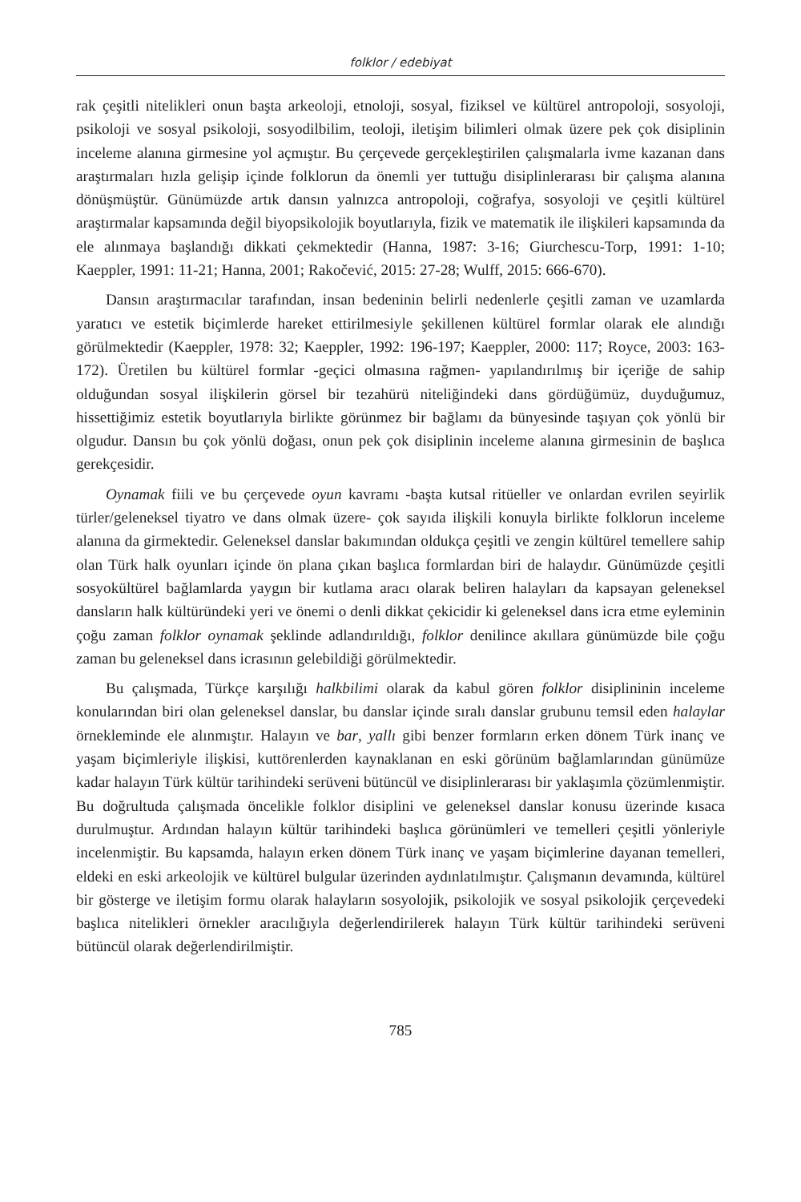folklor / edebiyat
rak çeşitli nitelikleri onun başta arkeoloji, etnoloji, sosyal, fiziksel ve kültürel antropoloji, sosyoloji, psikoloji ve sosyal psikoloji, sosyodilbilim, teoloji, iletişim bilimleri olmak üzere pek çok disiplinin inceleme alanına girmesine yol açmıştır. Bu çerçevede gerçekleştirilen çalışmalarla ivme kazanan dans araştırmaları hızla gelişip içinde folklorun da önemli yer tuttuğu disiplinlerarası bir çalışma alanına dönüşmüştür. Günümüzde artık dansın yalnızca antropoloji, coğrafya, sosyoloji ve çeşitli kültürel araştırmalar kapsamında değil biyopsikolojik boyutlarıyla, fizik ve matematik ile ilişkileri kapsamında da ele alınmaya başlandığı dikkati çekmektedir (Hanna, 1987: 3-16; Giurchescu-Torp, 1991: 1-10; Kaeppler, 1991: 11-21; Hanna, 2001; Rakočević, 2015: 27-28; Wulff, 2015: 666-670).
Dansın araştırmacılar tarafından, insan bedeninin belirli nedenlerle çeşitli zaman ve uzamlarda yaratıcı ve estetik biçimlerde hareket ettirilmesiyle şekillenen kültürel formlar olarak ele alındığı görülmektedir (Kaeppler, 1978: 32; Kaeppler, 1992: 196-197; Kaeppler, 2000: 117; Royce, 2003: 163-172). Üretilen bu kültürel formlar -geçici olmasına rağmen- yapılandırılmış bir içeriğe de sahip olduğundan sosyal ilişkilerin görsel bir tezahürü niteliğindeki dans gördüğümüz, duyduğumuz, hissettiğimiz estetik boyutlarıyla birlikte görünmez bir bağlamı da bünyesinde taşıyan çok yönlü bir olgudur. Dansın bu çok yönlü doğası, onun pek çok disiplinin inceleme alanına girmesinin de başlıca gerekçesidir.
Oynamak fiili ve bu çerçevede oyun kavramı -başta kutsal ritüeller ve onlardan evrilen seyirlik türler/geleneksel tiyatro ve dans olmak üzere- çok sayıda ilişkili konuyla birlikte folklorun inceleme alanına da girmektedir. Geleneksel danslar bakımından oldukça çeşitli ve zengin kültürel temellere sahip olan Türk halk oyunları içinde ön plana çıkan başlıca formlardan biri de halaydır. Günümüzde çeşitli sosyokültürel bağlamlarda yaygın bir kutlama aracı olarak beliren halayları da kapsayan geleneksel dansların halk kültüründeki yeri ve önemi o denli dikkat çekicidir ki geleneksel dans icra etme eyleminin çoğu zaman folklor oynamak şeklinde adlandırıldığı, folklor denilince akıllara günümüzde bile çoğu zaman bu geleneksel dans icrasının gelebildiği görülmektedir.
Bu çalışmada, Türkçe karşılığı halkbilimi olarak da kabul gören folklor disiplininin inceleme konularından biri olan geleneksel danslar, bu danslar içinde sıralı danslar grubunu temsil eden halaylar örnekleminde ele alınmıştır. Halayın ve bar, yallı gibi benzer formların erken dönem Türk inanç ve yaşam biçimleriyle ilişkisi, kuttörenlerden kaynaklanan en eski görünüm bağlamlarından günümüze kadar halayın Türk kültür tarihindeki serüveni bütüncül ve disiplinlerarası bir yaklaşımla çözümlenmiştir. Bu doğrultuda çalışmada öncelikle folklor disiplini ve geleneksel danslar konusu üzerinde kısaca durulmuştur. Ardından halayın kültür tarihindeki başlıca görünümleri ve temelleri çeşitli yönleriyle incelenmiştir. Bu kapsamda, halayın erken dönem Türk inanç ve yaşam biçimlerine dayanan temelleri, eldeki en eski arkeolojik ve kültürel bulgular üzerinden aydınlatılmıştır. Çalışmanın devamında, kültürel bir gösterge ve iletişim formu olarak halayların sosyolojik, psikolojik ve sosyal psikolojik çerçevedeki başlıca nitelikleri örnekler aracılığıyla değerlendirilerek halayın Türk kültür tarihindeki serüveni bütüncül olarak değerlendirilmiştir.
785